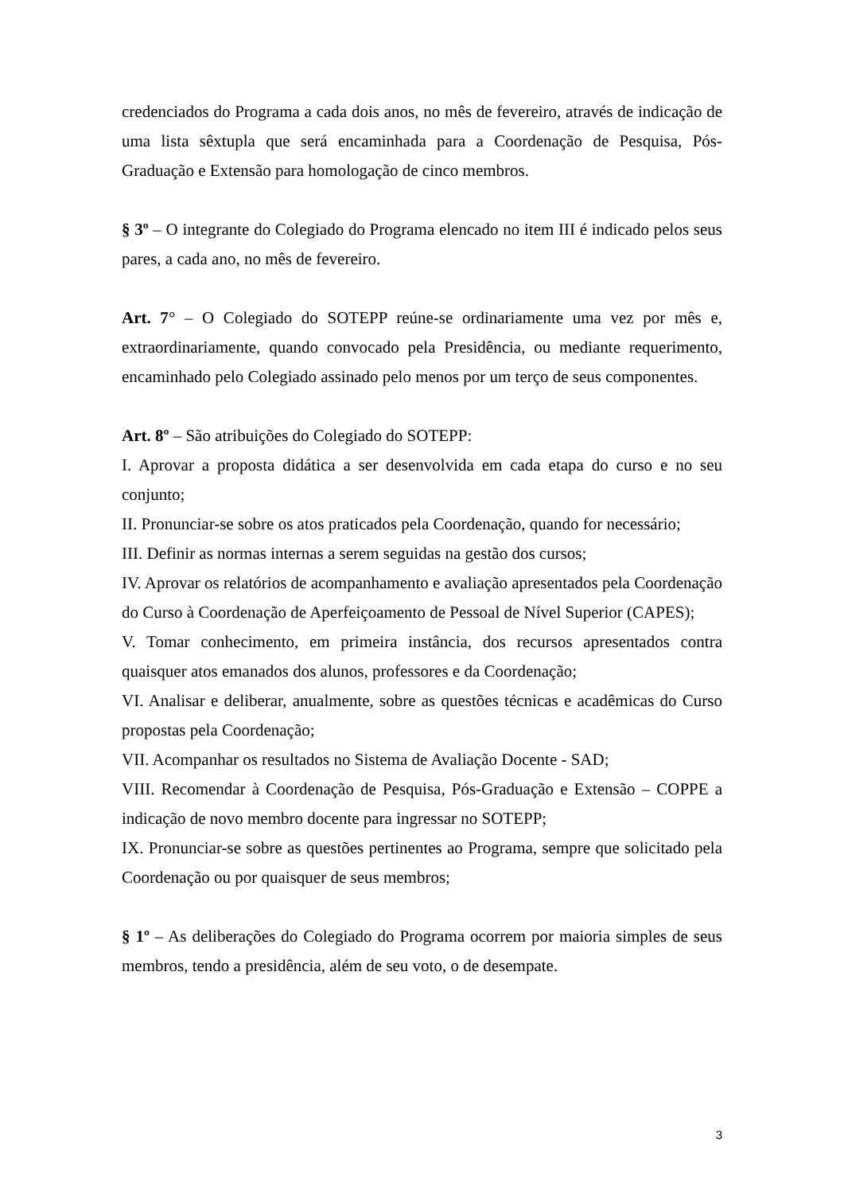credenciados do Programa a cada dois anos, no mês de fevereiro, através de indicação de uma lista sêxtupla que será encaminhada para a Coordenação de Pesquisa, Pós-Graduação e Extensão para homologação de cinco membros.
§ 3º – O integrante do Colegiado do Programa elencado no item III é indicado pelos seus pares, a cada ano, no mês de fevereiro.
Art. 7° – O Colegiado do SOTEPP reúne-se ordinariamente uma vez por mês e, extraordinariamente, quando convocado pela Presidência, ou mediante requerimento, encaminhado pelo Colegiado assinado pelo menos por um terço de seus componentes.
Art. 8º – São atribuições do Colegiado do SOTEPP:
I. Aprovar a proposta didática a ser desenvolvida em cada etapa do curso e no seu conjunto;
II. Pronunciar-se sobre os atos praticados pela Coordenação, quando for necessário;
III. Definir as normas internas a serem seguidas na gestão dos cursos;
IV. Aprovar os relatórios de acompanhamento e avaliação apresentados pela Coordenação do Curso à Coordenação de Aperfeiçoamento de Pessoal de Nível Superior (CAPES);
V. Tomar conhecimento, em primeira instância, dos recursos apresentados contra quaisquer atos emanados dos alunos, professores e da Coordenação;
VI. Analisar e deliberar, anualmente, sobre as questões técnicas e acadêmicas do Curso propostas pela Coordenação;
VII. Acompanhar os resultados no Sistema de Avaliação Docente - SAD;
VIII. Recomendar à Coordenação de Pesquisa, Pós-Graduação e Extensão – COPPE a indicação de novo membro docente para ingressar no SOTEPP;
IX. Pronunciar-se sobre as questões pertinentes ao Programa, sempre que solicitado pela Coordenação ou por quaisquer de seus membros;
§ 1º – As deliberações do Colegiado do Programa ocorrem por maioria simples de seus membros, tendo a presidência, além de seu voto, o de desempate.
3